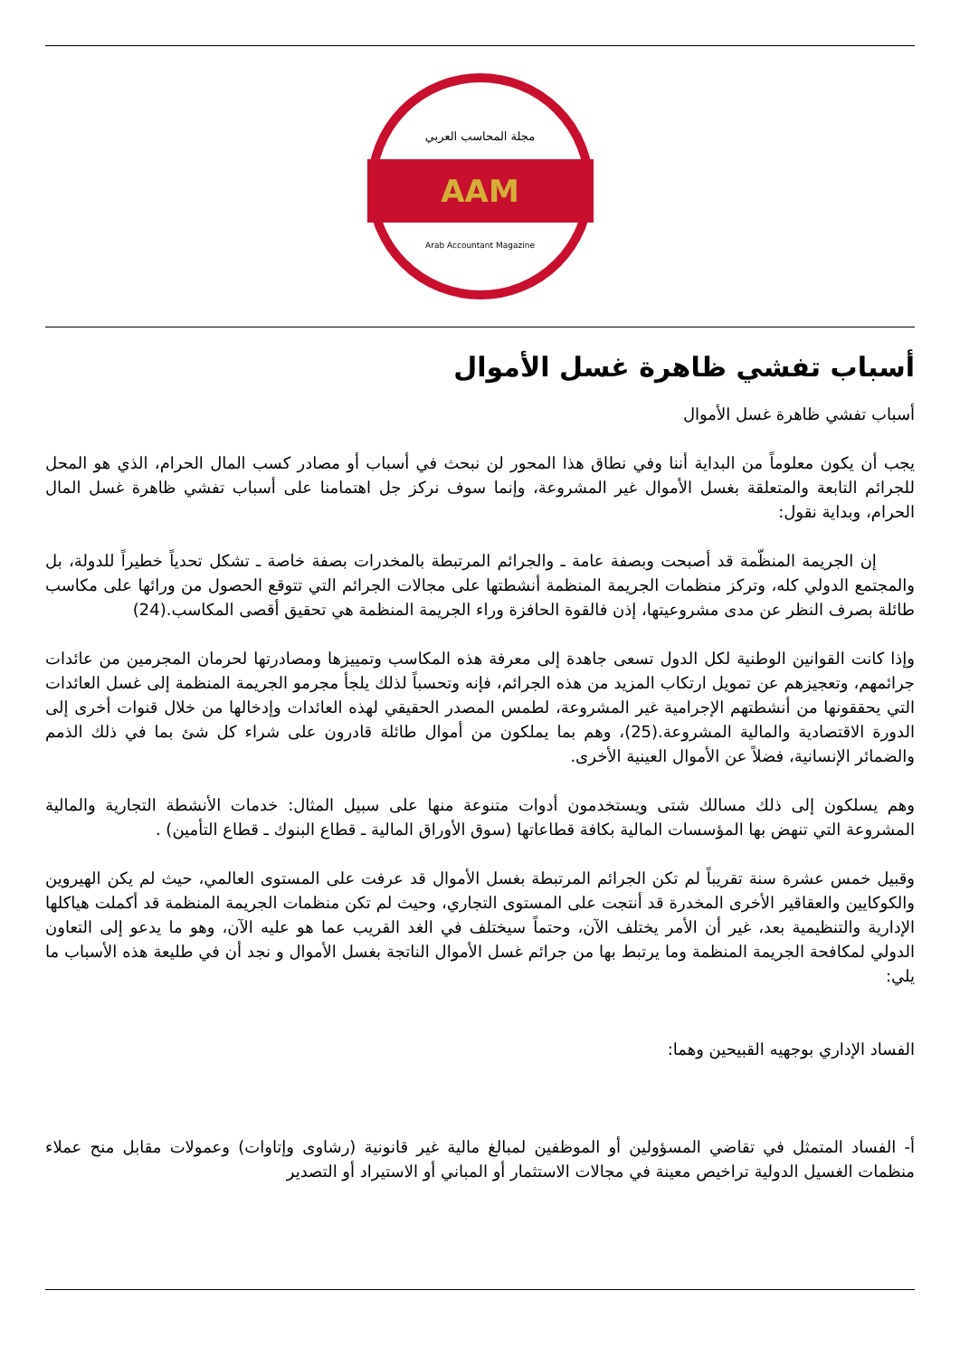مجلة المحاسب العربي
AAM
Arab Accountant Magazine
أسباب تفشي ظاهرة غسل الأموال
أسباب تفشي ظاهرة غسل الأموال
يجب أن يكون معلوماً من البداية أننا وفي نطاق هذا المحور لن نبحث في أسباب أو مصادر كسب المال الحرام، الذي هو المحل للجرائم التابعة والمتعلقة بغسل الأموال غير المشروعة، وإنما سوف نركز جل اهتمامنا على أسباب تفشي ظاهرة غسل المال الحرام، وبداية نقول:
إن الجريمة المنظّمة قد أصبحت وبصفة عامة ـ والجرائم المرتبطة بالمخدرات بصفة خاصة ـ تشكل تحدياً خطيراً للدولة، بل والمجتمع الدولي كله، وتركز منظمات الجريمة المنظمة أنشطتها على مجالات الجرائم التي تتوقع الحصول من ورائها على مكاسب طائلة بصرف النظر عن مدى مشروعيتها، إذن فالقوة الحافزة وراء الجريمة المنظمة هي تحقيق أقصى المكاسب.(24)
وإذا كانت القوانين الوطنية لكل الدول تسعى جاهدة إلى معرفة هذه المكاسب وتمييزها ومصادرتها لحرمان المجرمين من عائدات جرائمهم، وتعجيزهم عن تمويل ارتكاب المزيد من هذه الجرائم، فإنه وتحسباً لذلك يلجأ مجرمو الجريمة المنظمة إلى غسل العائدات التي يحققونها من أنشطتهم الإجرامية غير المشروعة، لطمس المصدر الحقيقي لهذه العائدات وإدخالها من خلال قنوات أخرى إلى الدورة الاقتصادية والمالية المشروعة.(25)، وهم بما يملكون من أموال طائلة قادرون على شراء كل شئ بما في ذلك الذمم والضمائر الإنسانية، فضلاً عن الأموال العينية الأخرى.
وهم يسلكون إلى ذلك مسالك شتى ويستخدمون أدوات متنوعة منها على سبيل المثال: خدمات الأنشطة التجارية والمالية المشروعة التي تنهض بها المؤسسات المالية بكافة قطاعاتها (سوق الأوراق المالية ـ قطاع البنوك ـ قطاع التأمين) .
وقبيل خمس عشرة سنة تقريباً لم تكن الجرائم المرتبطة بغسل الأموال قد عرفت على المستوى العالمي، حيث لم يكن الهيروين والكوكايين والعقاقير الأخرى المخدرة قد أنتجت على المستوى التجاري، وحيث لم تكن منظمات الجريمة المنظمة قد أكملت هياكلها الإدارية والتنظيمية بعد، غير أن الأمر يختلف الآن، وحتماً سيختلف في الغد القريب عما هو عليه الآن، وهو ما يدعو إلى التعاون الدولي لمكافحة الجريمة المنظمة وما يرتبط بها من جرائم غسل الأموال الناتجة بغسل الأموال و نجد أن في طليعة هذه الأسباب ما يلي:
الفساد الإداري بوجهيه القبيحين وهما:
أ- الفساد المتمثل في تقاضي المسؤولين أو الموظفين لمبالغ مالية غير قانونية (رشاوى وإتاوات) وعمولات مقابل منح عملاء منظمات الغسيل الدولية تراخيص معينة في مجالات الاستثمار أو المباني أو الاستيراد أو التصدير